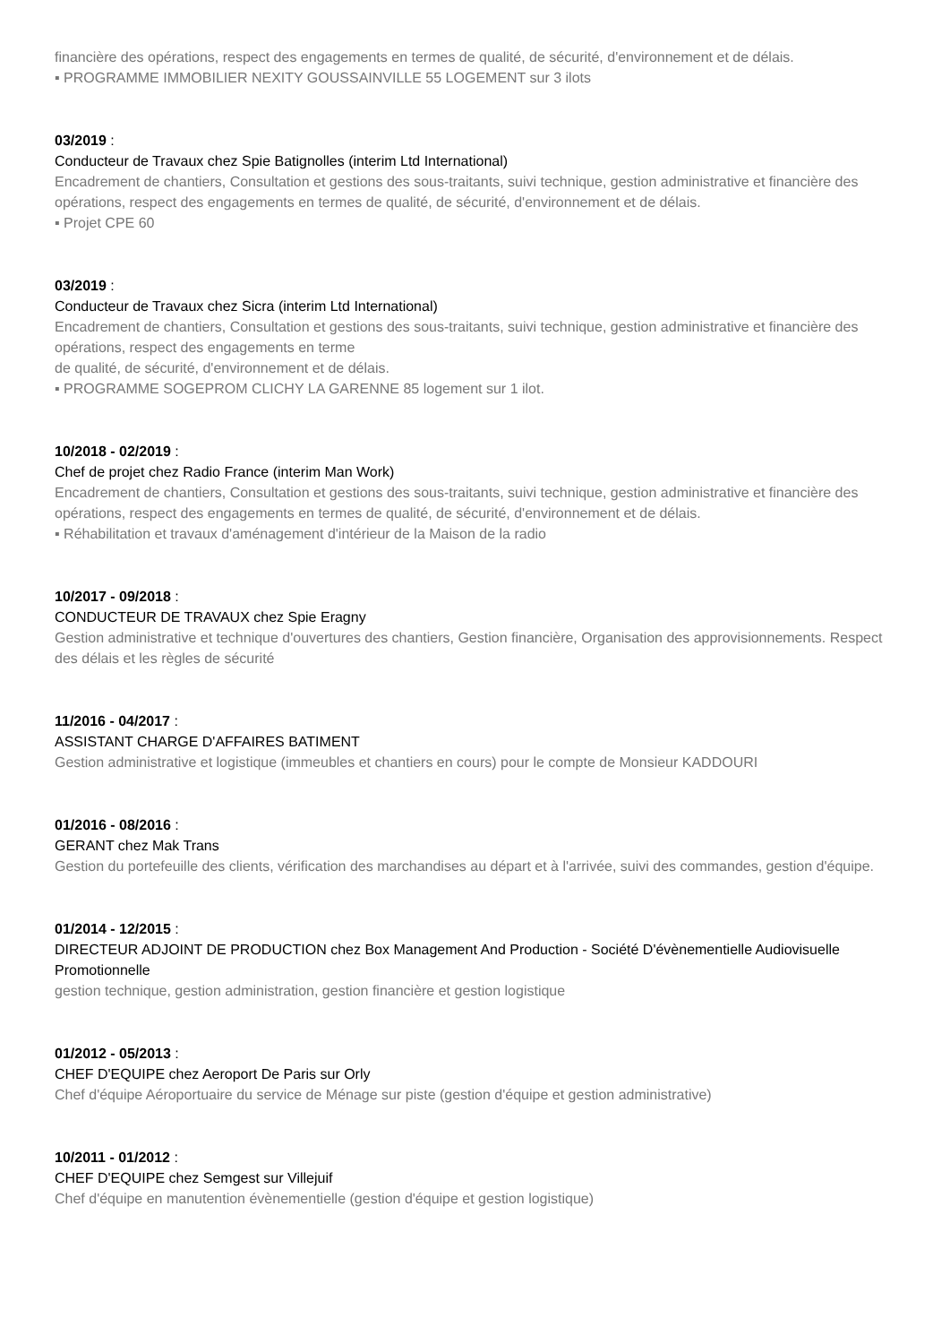financière des opérations, respect des engagements en termes de qualité, de sécurité, d'environnement et de délais.
▪ PROGRAMME IMMOBILIER NEXITY GOUSSAINVILLE 55 LOGEMENT sur 3 ilots
03/2019 :
Conducteur de Travaux chez Spie Batignolles (interim Ltd International)
Encadrement de chantiers, Consultation et gestions des sous-traitants, suivi technique, gestion administrative et financière des opérations, respect des engagements en termes de qualité, de sécurité, d'environnement et de délais.
▪ Projet CPE 60
03/2019 :
Conducteur de Travaux chez Sicra (interim Ltd International)
Encadrement de chantiers, Consultation et gestions des sous-traitants, suivi technique, gestion administrative et financière des opérations, respect des engagements en terme
de qualité, de sécurité, d'environnement et de délais.
▪ PROGRAMME SOGEPROM CLICHY LA GARENNE 85 logement sur 1 ilot.
10/2018 - 02/2019 :
Chef de projet chez Radio France (interim Man Work)
Encadrement de chantiers, Consultation et gestions des sous-traitants, suivi technique, gestion administrative et financière des opérations, respect des engagements en termes de qualité, de sécurité, d'environnement et de délais.
▪ Réhabilitation et travaux d'aménagement d'intérieur de la Maison de la radio
10/2017 - 09/2018 :
CONDUCTEUR DE TRAVAUX chez Spie Eragny
Gestion administrative et technique d'ouvertures des chantiers, Gestion financière, Organisation des approvisionnements. Respect des délais et les règles de sécurité
11/2016 - 04/2017 :
ASSISTANT CHARGE D'AFFAIRES BATIMENT
Gestion administrative et logistique (immeubles et chantiers en cours) pour le compte de Monsieur KADDOURI
01/2016 - 08/2016 :
GERANT chez Mak Trans
Gestion du portefeuille des clients, vérification des marchandises au départ et à l'arrivée, suivi des commandes, gestion d'équipe.
01/2014 - 12/2015 :
DIRECTEUR ADJOINT DE PRODUCTION chez Box Management And Production - Société D'évènementielle Audiovisuelle Promotionnelle
gestion technique, gestion administration, gestion financière et gestion logistique
01/2012 - 05/2013 :
CHEF D'EQUIPE chez Aeroport De Paris sur Orly
Chef d'équipe Aéroportuaire du service de Ménage sur piste (gestion d'équipe et gestion administrative)
10/2011 - 01/2012 :
CHEF D'EQUIPE chez Semgest sur Villejuif
Chef d'équipe en manutention évènementielle (gestion d'équipe et gestion logistique)